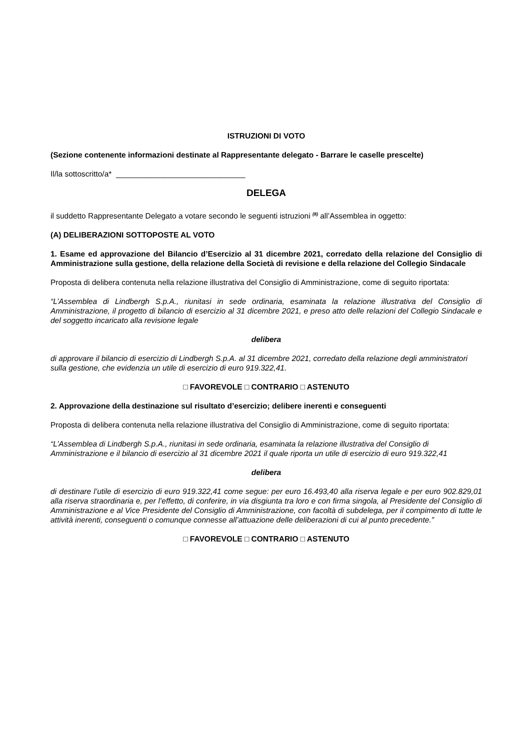ISTRUZIONI DI VOTO
(Sezione contenente informazioni destinate al Rappresentante delegato - Barrare le caselle prescelte)
Il/la sottoscritto/a* ______________________________
DELEGA
il suddetto Rappresentante Delegato a votare secondo le seguenti istruzioni <sup>(8)</sup> all’Assemblea in oggetto:
(A) DELIBERAZIONI SOTTOPOSTE AL VOTO
1. Esame ed approvazione del Bilancio d’Esercizio al 31 dicembre 2021, corredato della relazione del Consiglio di Amministrazione sulla gestione, della relazione della Società di revisione e della relazione del Collegio Sindacale
Proposta di delibera contenuta nella relazione illustrativa del Consiglio di Amministrazione, come di seguito riportata:
“L’Assemblea di Lindbergh S.p.A., riunitasi in sede ordinaria, esaminata la relazione illustrativa del Consiglio di Amministrazione, il progetto di bilancio di esercizio al 31 dicembre 2021, e preso atto delle relazioni del Collegio Sindacale e del soggetto incaricato alla revisione legale
delibera
di approvare il bilancio di esercizio di Lindbergh S.p.A. al 31 dicembre 2021, corredato della relazione degli amministratori sulla gestione, che evidenzia un utile di esercizio di euro 919.322,41.
□ FAVOREVOLE □ CONTRARIO □ ASTENUTO
2. Approvazione della destinazione sul risultato d’esercizio; delibere inerenti e conseguenti
Proposta di delibera contenuta nella relazione illustrativa del Consiglio di Amministrazione, come di seguito riportata:
“L’Assemblea di Lindbergh S.p.A., riunitasi in sede ordinaria, esaminata la relazione illustrativa del Consiglio di Amministrazione e il bilancio di esercizio al 31 dicembre 2021 il quale riporta un utile di esercizio di euro 919.322,41
delibera
di destinare l’utile di esercizio di euro 919.322,41 come segue: per euro 16.493,40 alla riserva legale e per euro 902.829,01 alla riserva straordinaria e, per l’effetto, di conferire, in via disgiunta tra loro e con firma singola, al Presidente del Consiglio di Amministrazione e al Vice Presidente del Consiglio di Amministrazione, con facoltà di subdelega, per il compimento di tutte le attività inerenti, conseguenti o comunque connesse all’attuazione delle deliberazioni di cui al punto precedente.”
□ FAVOREVOLE □ CONTRARIO □ ASTENUTO